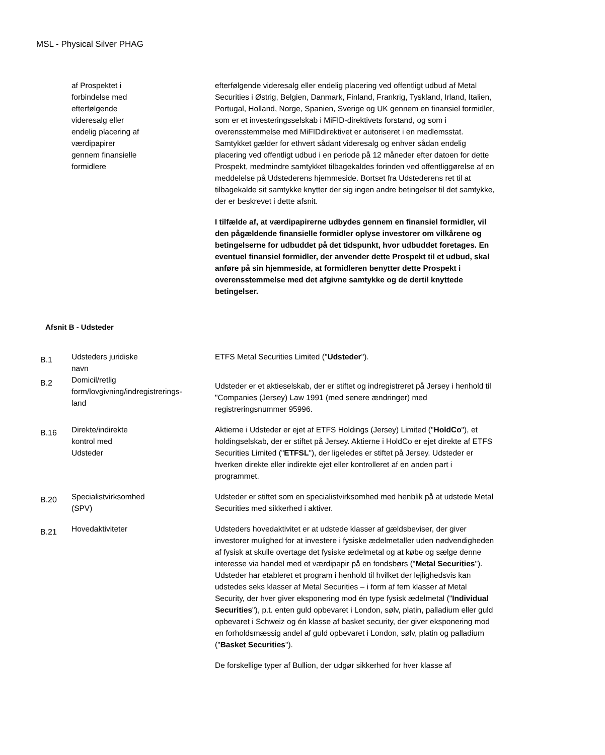MSL - Physical Silver PHAG
| | af Prospektet i forbindelse med efterfølgende videresalg eller endelig placering af værdipapirer gennem finansielle formidlere | efterfølgende videresalg eller endelig placering ved offentligt udbud af Metal Securities i Østrig, Belgien, Danmark, Finland, Frankrig, Tyskland, Irland, Italien, Portugal, Holland, Norge, Spanien, Sverige og UK gennem en finansiel formidler, som er et investeringsselskab i MiFID-direktivets forstand, og som i overensstemmelse med MiFIDdirektivet er autoriseret i en medlemsstat. Samtykket gælder for ethvert sådant videresalg og enhver sådan endelig placering ved offentligt udbud i en periode på 12 måneder efter datoen for dette Prospekt, medmindre samtykket tilbagekaldes forinden ved offentliggørelse af en meddelelse på Udstederens hjemmeside. Bortset fra Udstederens ret til at tilbagekalde sit samtykke knytter der sig ingen andre betingelser til det samtykke, der er beskrevet i dette afsnit. I tilfælde af, at værdipapirerne udbydes gennem en finansiel formidler, vil den pågældende finansielle formidler oplyse investorer om vilkårene og betingelserne for udbuddet på det tidspunkt, hvor udbuddet foretages. En eventuel finansiel formidler, der anvender dette Prospekt til et udbud, skal anføre på sin hjemmeside, at formidleren benytter dette Prospekt i overensstemmelse med det afgivne samtykke og de dertil knyttede betingelser. |
| Afsnit B - Udsteder | | |
| B.1 | Udsteders juridiske navn | ETFS Metal Securities Limited (" Udsteder "). |
| B.2 | Domicil/retlig form/lovgivning/indregistrerings- land | Udsteder er et aktieselskab, der er stiftet og indregistreret på Jersey i henhold til "Companies (Jersey) Law 1991 (med senere ændringer) med registreringsnummer 95996. |
| B.16 | Direkte/indirekte kontrol med Udsteder | Aktierne i Udsteder er ejet af ETFS Holdings (Jersey) Limited (" HoldCo "), et holdingselskab, der er stiftet på Jersey. Aktierne i HoldCo er ejet direkte af ETFS Securities Limited (" ETFSL "), der ligeledes er stiftet på Jersey. Udsteder er hverken direkte eller indirekte ejet eller kontrolleret af en anden part i programmet. |
| B.20 | Specialistvirksomhed (SPV) | Udsteder er stiftet som en specialistvirksomhed med henblik på at udstede Metal Securities med sikkerhed i aktiver. |
| B.21 | Hovedaktiviteter | Udsteders hovedaktivitet er at udstede klasser af gældsbeviser, der giver investorer mulighed for at investere i fysiske ædelmetaller uden nødvendigheden af fysisk at skulle overtage det fysiske ædelmetal og at købe og sælge denne interesse via handel med et værdipapir på en fondsbørs (" Metal Securities "). Udsteder har etableret et program i henhold til hvilket der lejlighedsvis kan udstedes seks klasser af Metal Securities – i form af fem klasser af Metal Security, der hver giver eksponering mod én type fysisk ædelmetal (" Individual Securities "), p.t. enten guld opbevaret i London, sølv, platin, palladium eller guld opbevaret i Schweiz og én klasse af basket security, der giver eksponering mod en forholdsmæssig andel af guld opbevaret i London, sølv, platin og palladium (" Basket Securities "). De forskellige typer af Bullion, der udgør sikkerhed for hver klasse af |